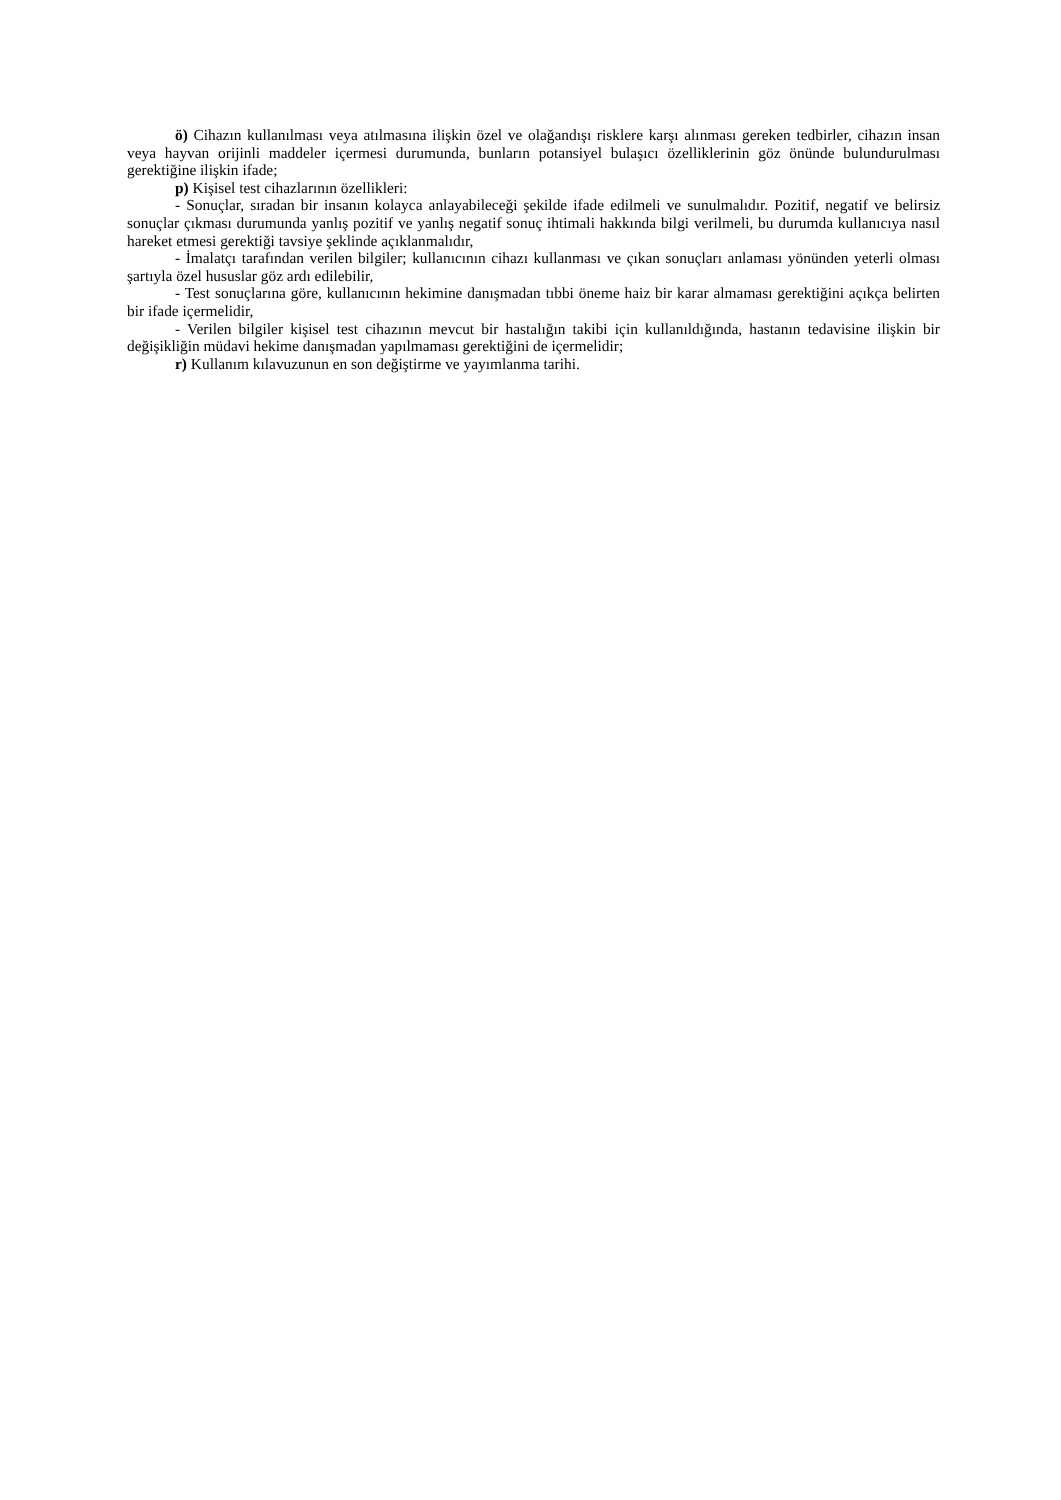ö) Cihazın kullanılması veya atılmasına ilişkin özel ve olağandışı risklere karşı alınması gereken tedbirler, cihazın insan veya hayvan orijinli maddeler içermesi durumunda, bunların potansiyel bulaşıcı özelliklerinin göz önünde bulundurulması gerektiğine ilişkin ifade;
p) Kişisel test cihazlarının özellikleri:
- Sonuçlar, sıradan bir insanın kolayca anlayabileceği şekilde ifade edilmeli ve sunulmalıdır. Pozitif, negatif ve belirsiz sonuçlar çıkması durumunda yanlış pozitif ve yanlış negatif sonuç ihtimali hakkında bilgi verilmeli, bu durumda kullanıcıya nasıl hareket etmesi gerektiği tavsiye şeklinde açıklanmalıdır,
- İmalatçı tarafından verilen bilgiler; kullanıcının cihazı kullanması ve çıkan sonuçları anlaması yönünden yeterli olması şartıyla özel hususlar göz ardı edilebilir,
- Test sonuçlarına göre, kullanıcının hekimine danışmadan tıbbi öneme haiz bir karar almaması gerektiğini açıkça belirten bir ifade içermelidir,
- Verilen bilgiler kişisel test cihazının mevcut bir hastalığın takibi için kullanıldığında, hastanın tedavisine ilişkin bir değişikliğin müdavi hekime danışmadan yapılmaması gerektiğini de içermelidir;
r) Kullanım kılavuzunun en son değiştirme ve yayımlanma tarihi.